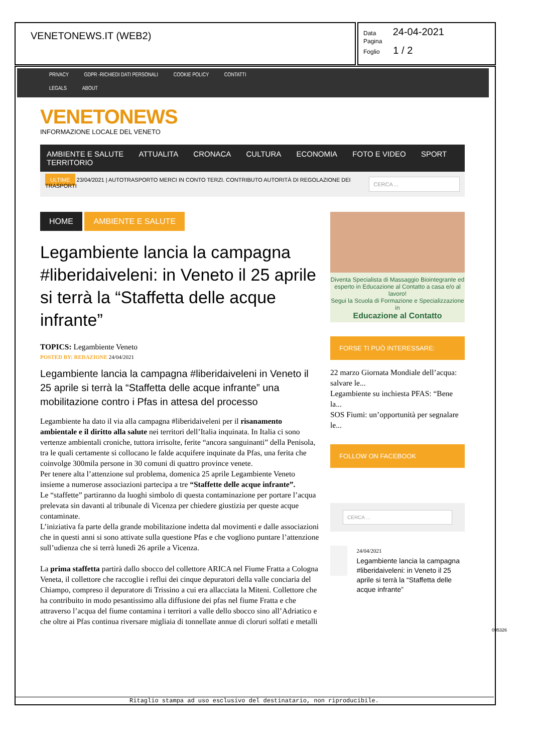VENETONEWS.IT (WEB2)
Data 24-04-2021
Pagina
Foglio 1 / 2
PRIVACY GDPR -RICHIEDI DATI PERSONALI COOKIE POLICY CONTATTI
LEGALS ABOUT
VENETONEWS
INFORMAZIONE LOCALE DEL VENETO
AMBIENTE E SALUTE ATTUALITA CRONACA CULTURA ECONOMIA FOTO E VIDEO SPORT TERRITORIO
ULTIME 23/04/2021 | AUTOTRASPORTO MERCI IN CONTO TERZI. CONTRIBUTO AUTORITÀ DI REGOLAZIONE DEI TRASPORTI
CERCA ...
HOME AMBIENTE E SALUTE
Legambiente lancia la campagna #liberidaiveleni: in Veneto il 25 aprile si terrà la “Staffetta delle acque infrante”
TOPICS: Legambiente Veneto
POSTED BY: REDAZIONE 24/04/2021
Legambiente lancia la campagna #liberidaiveleni in Veneto il 25 aprile si terrà la “Staffetta delle acque infrante” una mobilitazione contro i Pfas in attesa del processo
Legambiente ha dato il via alla campagna #liberidaiveleni per il risanamento ambientale e il diritto alla salute nei territori dell’Italia inquinata. In Italia ci sono vertenze ambientali croniche, tuttora irrisolte, ferite “ancora sanguinanti” della Penisola, tra le quali certamente si collocano le falde acquifere inquinate da Pfas, una ferita che coinvolge 300mila persone in 30 comuni di quattro province venete.
Per tenere alta l’attenzione sul problema, domenica 25 aprile Legambiente Veneto insieme a numerose associazioni partecipa a tre “Staffette delle acque infrante”.
Le “staffette” partiranno da luoghi simbolo di questa contaminazione per portare l’acqua prelevata sin davanti al tribunale di Vicenza per chiedere giustizia per queste acque contaminate.
L’iniziativa fa parte della grande mobilitazione indetta dal movimenti e dalle associazioni che in questi anni si sono attivate sulla questione Pfas e che vogliono puntare l’attenzione sull’udienza che si terrà lunedì 26 aprile a Vicenza.
La prima staffetta partirà dallo sbocco del collettore ARICA nel Fiume Fratta a Cologna Veneta, il collettore che raccoglie i reflui dei cinque depuratori della valle conciaria del Chiampo, compreso il depuratore di Trissino a cui era allacciata la Miteni. Collettore che ha contribuito in modo pesantissimo alla diffusione dei pfas nel fiume Fratta e che attraverso l’acqua del fiume contamina i territori a valle dello sbocco sino all’Adriatico e che oltre ai Pfas continua riversare migliaia di tonnellate annue di cloruri solfati e metalli
Diventa Specialista di Massaggio Biointegrante ed esperto in Educazione al Contatto a casa e/o al lavoro!
Segui la Scuola di Formazione e Specializzazione in
Educazione al Contatto
FORSE TI PUÒ INTERESSARE:
22 marzo Giornata Mondiale dell’acqua: salvare le...
Legambiente su inchiesta PFAS: “Bene la...
SOS Fiumi: un’opportunità per segnalare le...
FOLLOW ON FACEBOOK
CERCA ...
24/04/2021
Legambiente lancia la campagna #liberidaiveleni: in Veneto il 25 aprile si terrà la “Staffetta delle acque infrante”
095326
Ritaglio stampa ad uso esclusivo del destinatario, non riproducibile.